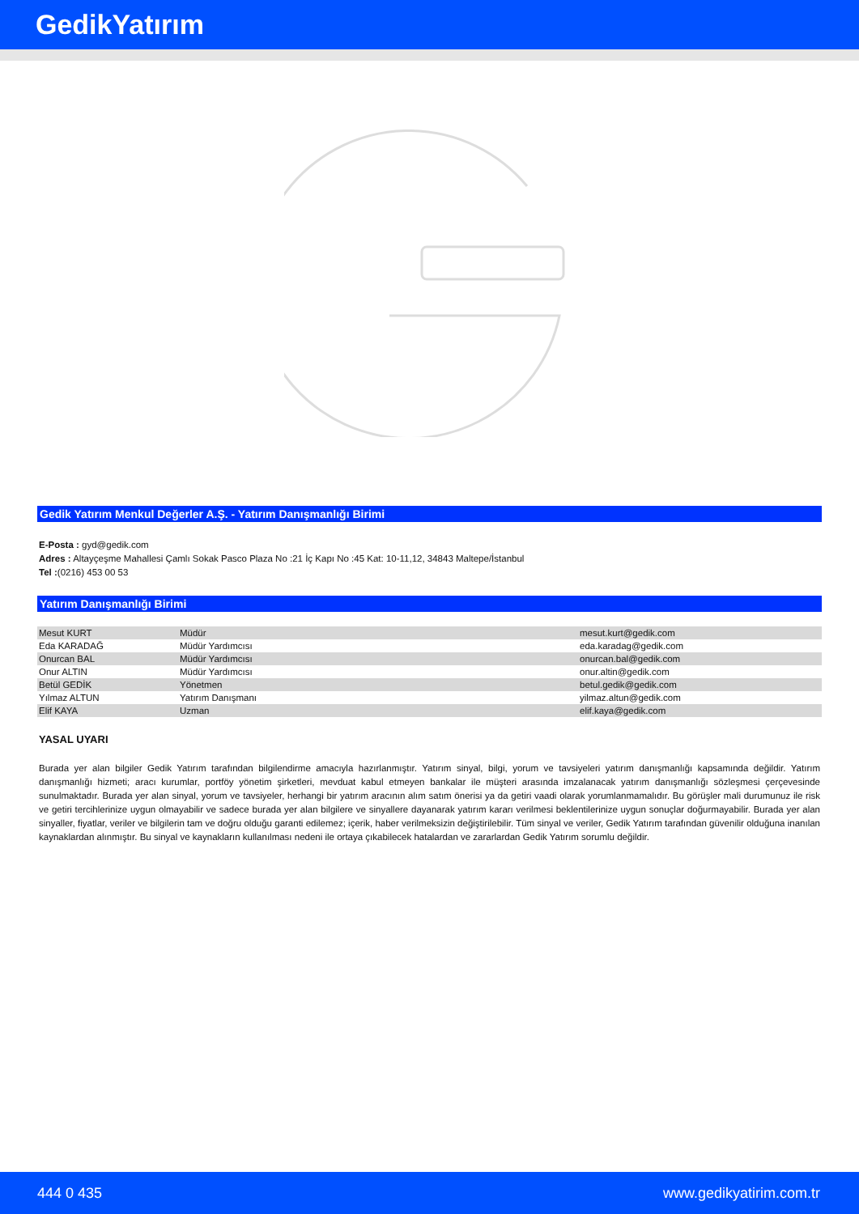GedikYatırım
Gedik Yatırım Menkul Değerler A.Ş. - Yatırım Danışmanlığı Birimi
E-Posta : gyd@gedik.com
Adres : Altayçeşme Mahallesi Çamlı Sokak Pasco Plaza No :21 İç Kapı No :45 Kat: 10-11,12, 34843 Maltepe/İstanbul
Tel :(0216) 453 00 53
Yatırım Danışmanlığı Birimi
| Mesut KURT | Müdür | mesut.kurt@gedik.com |
| Eda KARADAĞ | Müdür Yardımcısı | eda.karadag@gedik.com |
| Onurcan BAL | Müdür Yardımcısı | onurcan.bal@gedik.com |
| Onur ALTIN | Müdür Yardımcısı | onur.altin@gedik.com |
| Betül GEDİK | Yönetmen | betul.gedik@gedik.com |
| Yılmaz ALTUN | Yatırım Danışmanı | yilmaz.altun@gedik.com |
| Elif KAYA | Uzman | elif.kaya@gedik.com |
YASAL UYARI
Burada yer alan bilgiler Gedik Yatırım tarafından bilgilendirme amacıyla hazırlanmıştır. Yatırım sinyal, bilgi, yorum ve tavsiyeleri yatırım danışmanlığı kapsamında değildir. Yatırım danışmanlığı hizmeti; aracı kurumlar, portföy yönetim şirketleri, mevduat kabul etmeyen bankalar ile müşteri arasında imzalanacak yatırım danışmanlığı sözleşmesi çerçevesinde sunulmaktadır. Burada yer alan sinyal, yorum ve tavsiyeler, herhangi bir yatırım aracının alım satım önerisi ya da getiri vaadi olarak yorumlanmamalıdır. Bu görüşler mali durumunuz ile risk ve getiri tercihlerinize uygun olmayabilir ve sadece burada yer alan bilgilere ve sinyallere dayanarak yatırım kararı verilmesi beklentilerinize uygun sonuçlar doğurmayabilir. Burada yer alan sinyaller, fiyatlar, veriler ve bilgilerin tam ve doğru olduğu garanti edilemez; içerik, haber verilmeksizin değiştirilebilir. Tüm sinyal ve veriler, Gedik Yatırım tarafından güvenilir olduğuna inanılan kaynaklardan alınmıştır. Bu sinyal ve kaynakların kullanılması nedeni ile ortaya çıkabilecek hatalardan ve zararlardan Gedik Yatırım sorumlu değildir.
444 0 435 www.gedikyatirim.com.tr